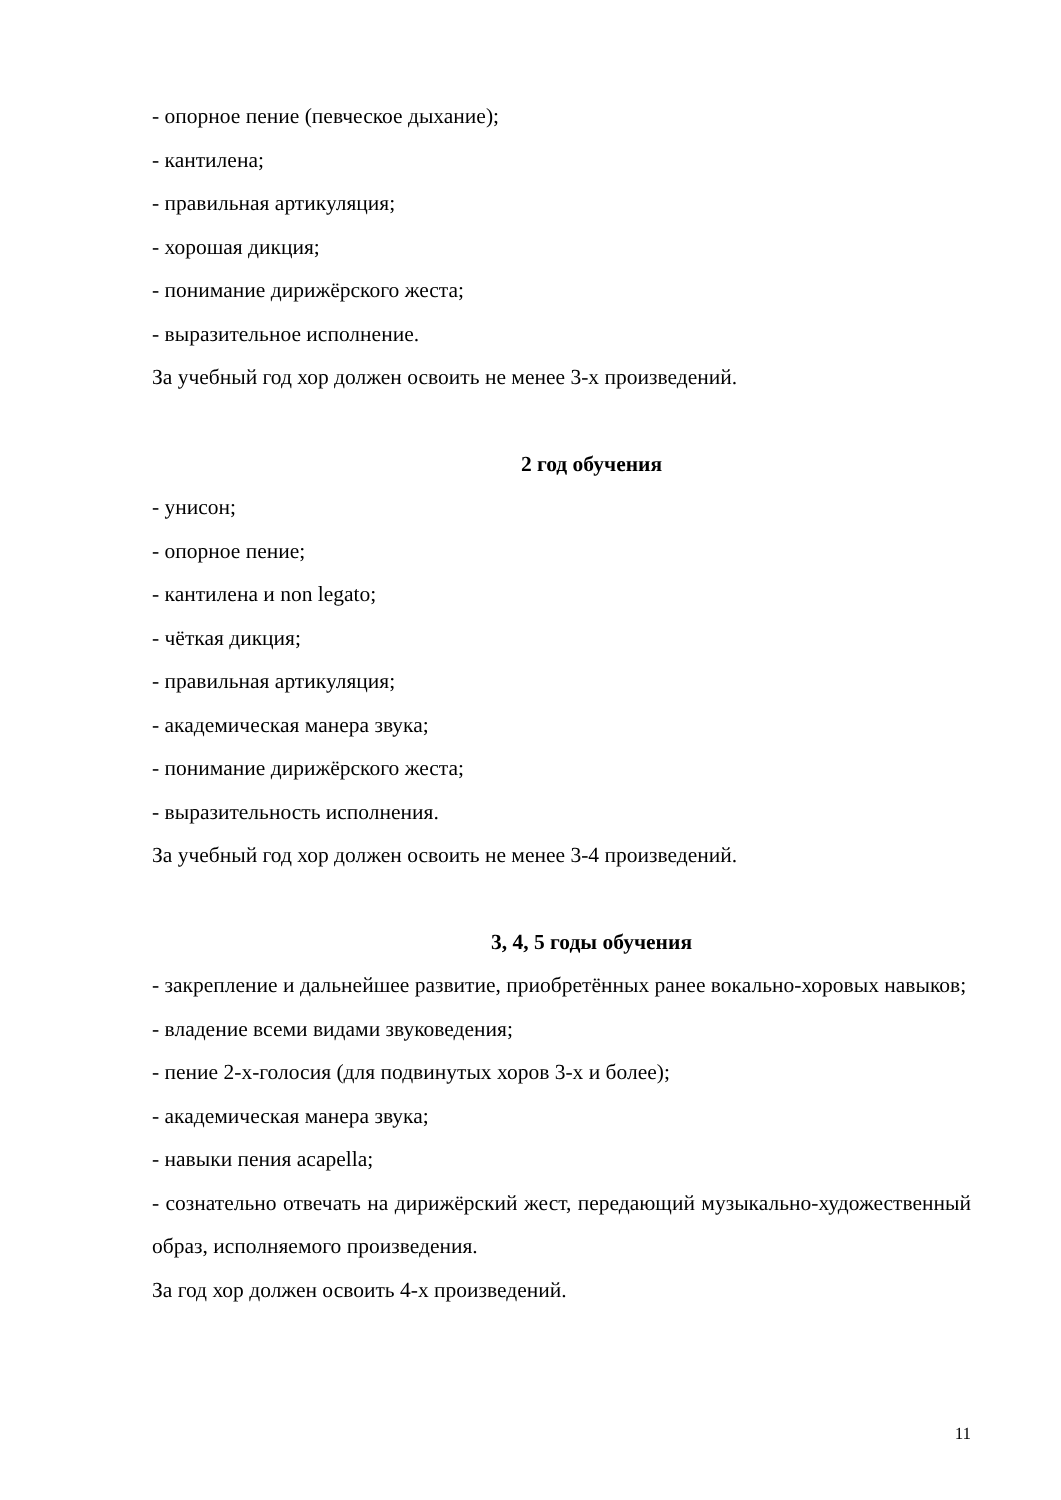- опорное пение (певческое дыхание);
- кантилена;
- правильная артикуляция;
- хорошая дикция;
- понимание дирижёрского жеста;
- выразительное исполнение.
За учебный год хор должен освоить не менее 3-х произведений.
2 год обучения
- унисон;
- опорное пение;
- кантилена и non legato;
- чёткая дикция;
- правильная артикуляция;
- академическая манера звука;
- понимание дирижёрского жеста;
- выразительность исполнения.
За учебный год хор должен освоить не менее 3-4 произведений.
3, 4, 5 годы обучения
- закрепление и дальнейшее развитие, приобретённых ранее вокально-хоровых навыков;
- владение всеми видами звуковедения;
- пение 2-х-голосия (для подвинутых хоров 3-х и более);
- академическая манера звука;
- навыки пения acapella;
- сознательно отвечать на дирижёрский жест, передающий музыкально-художественный образ, исполняемого произведения.
За год хор должен освоить 4-х произведений.
11